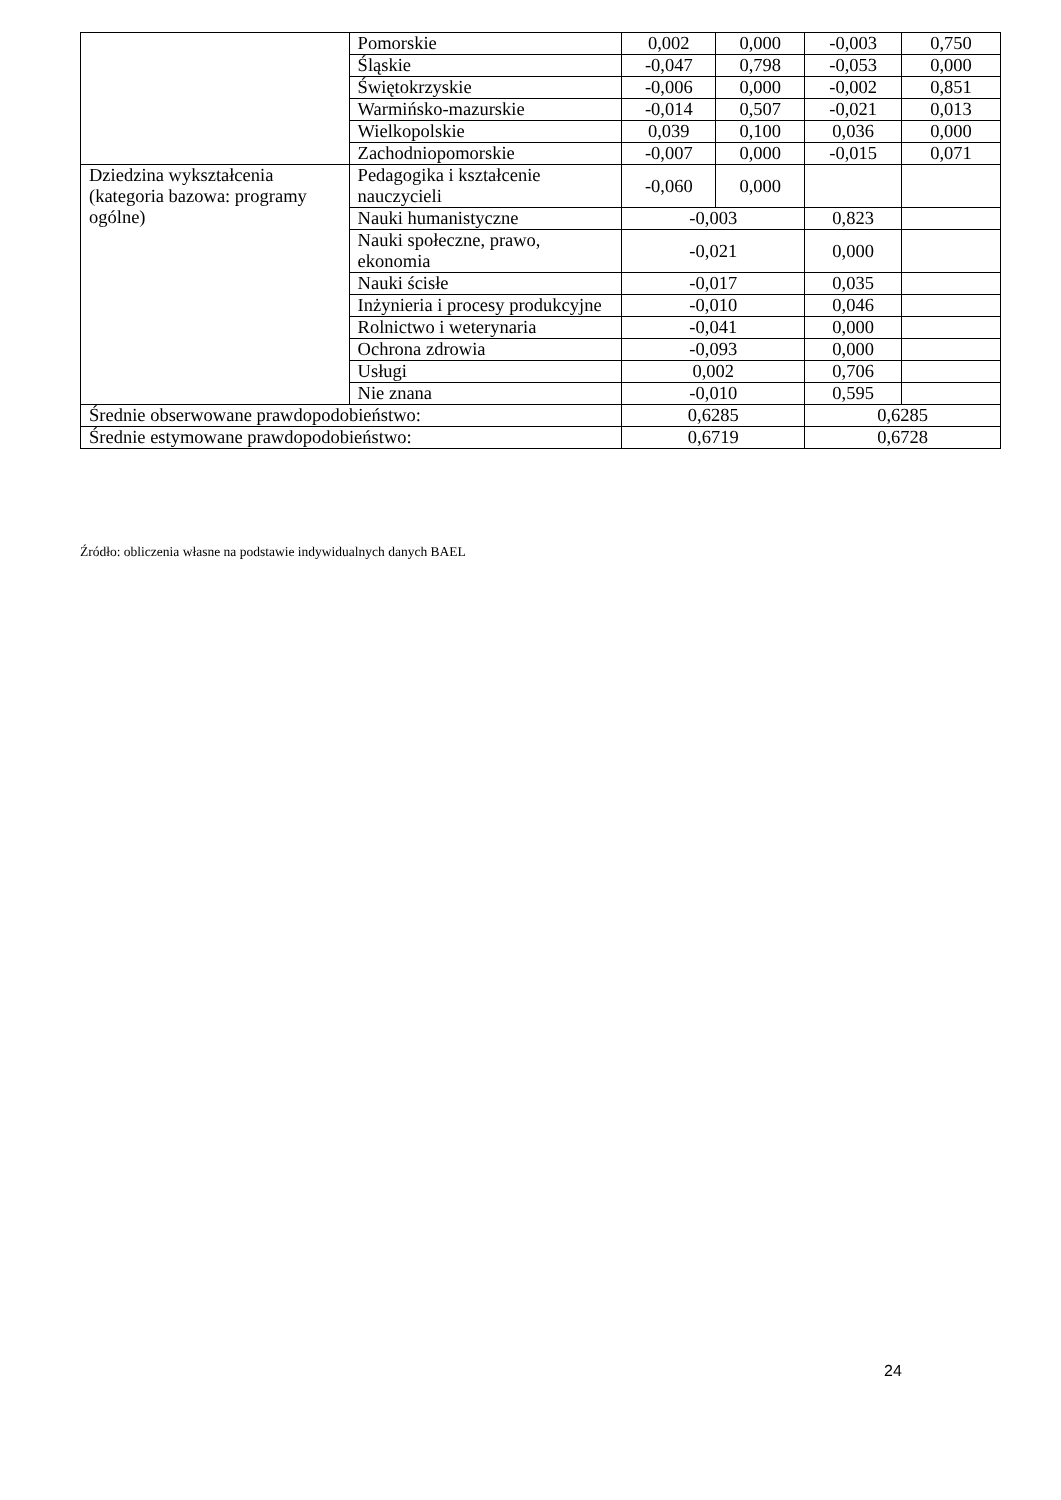| | Pomorskie | 0,002 | 0,000 | -0,003 | 0,750 |
| | Śląskie | -0,047 | 0,798 | -0,053 | 0,000 |
| | Świętokrzyskie | -0,006 | 0,000 | -0,002 | 0,851 |
| | Warmińsko-mazurskie | -0,014 | 0,507 | -0,021 | 0,013 |
| | Wielkopolskie | 0,039 | 0,100 | 0,036 | 0,000 |
| | Zachodniopomorskie | -0,007 | 0,000 | -0,015 | 0,071 |
| Dziedzina wykształcenia (kategoria bazowa: programy ogólne) | Pedagogika i kształcenie nauczycieli | -0,060 | 0,000 | | |
| | Nauki humanistyczne | -0,003 | | 0,823 | |
| | Nauki społeczne, prawo, ekonomia | -0,021 | | 0,000 | |
| | Nauki ścisłe | -0,017 | | 0,035 | |
| | Inżynieria i procesy produkcyjne | -0,010 | | 0,046 | |
| | Rolnictwo i weterynaria | -0,041 | | 0,000 | |
| | Ochrona zdrowia | -0,093 | | 0,000 | |
| | Usługi | 0,002 | | 0,706 | |
| | Nie znana | -0,010 | | 0,595 | |
| Średnie obserwowane prawdopodobieństwo: | | 0,6285 | | 0,6285 | |
| Średnie estymowane prawdopodobieństwo: | | 0,6719 | | 0,6728 | |
Źródło: obliczenia własne na podstawie indywidualnych danych BAEL
24